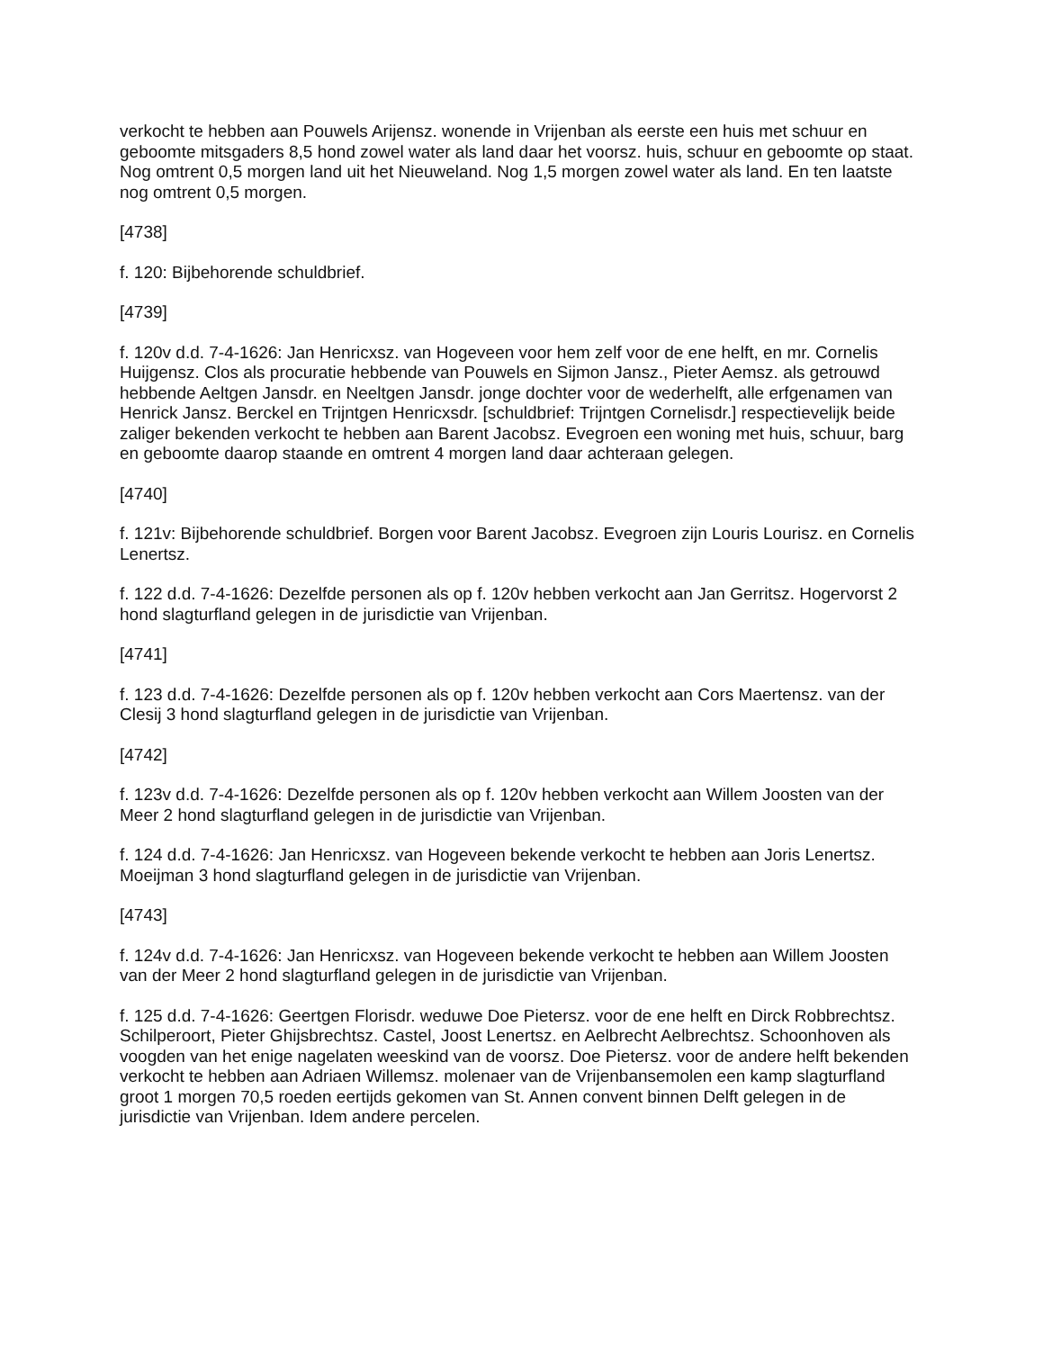verkocht te hebben aan Pouwels Arijensz. wonende in Vrijenban als eerste een huis met schuur en geboomte mitsgaders 8,5 hond zowel water als land daar het voorsz. huis, schuur en geboomte op staat. Nog omtrent 0,5 morgen land uit het Nieuweland. Nog 1,5 morgen zowel water als land. En ten laatste nog omtrent 0,5 morgen.
[4738]
f. 120: Bijbehorende schuldbrief.
[4739]
f. 120v d.d. 7-4-1626: Jan Henricxsz. van Hogeveen voor hem zelf voor de ene helft, en mr. Cornelis Huijgensz. Clos als procuratie hebbende van Pouwels en Sijmon Jansz., Pieter Aemsz. als getrouwd hebbende Aeltgen Jansdr. en Neeltgen Jansdr. jonge dochter voor de wederhelft, alle erfgenamen van Henrick Jansz. Berckel en Trijntgen Henricxsdr. [schuldbrief: Trijntgen Cornelisdr.] respectievelijk beide zaliger bekenden verkocht te hebben aan Barent Jacobsz. Evegroen een woning met huis, schuur, barg en geboomte daarop staande en omtrent 4 morgen land daar achteraan gelegen.
[4740]
f. 121v: Bijbehorende schuldbrief. Borgen voor Barent Jacobsz. Evegroen zijn Louris Lourisz. en Cornelis Lenertsz.
f. 122 d.d. 7-4-1626: Dezelfde personen als op f. 120v hebben verkocht aan Jan Gerritsz. Hogervorst 2 hond slagturfland gelegen in de jurisdictie van Vrijenban.
[4741]
f. 123 d.d. 7-4-1626: Dezelfde personen als op f. 120v hebben verkocht aan Cors Maertensz. van der Clesij 3 hond slagturfland gelegen in de jurisdictie van Vrijenban.
[4742]
f. 123v d.d. 7-4-1626: Dezelfde personen als op f. 120v hebben verkocht aan Willem Joosten van der Meer 2 hond slagturfland gelegen in de jurisdictie van Vrijenban.
f. 124 d.d. 7-4-1626: Jan Henricxsz. van Hogeveen bekende verkocht te hebben aan Joris Lenertsz. Moeijman 3 hond slagturfland gelegen in de jurisdictie van Vrijenban.
[4743]
f. 124v d.d. 7-4-1626: Jan Henricxsz. van Hogeveen bekende verkocht te hebben aan Willem Joosten van der Meer 2 hond slagturfland gelegen in de jurisdictie van Vrijenban.
f. 125 d.d. 7-4-1626: Geertgen Florisdr. weduwe Doe Pietersz. voor de ene helft en Dirck Robbrechtsz. Schilperoort, Pieter Ghijsbrechtsz. Castel, Joost Lenertsz. en Aelbrecht Aelbrechtsz. Schoonhoven als voogden van het enige nagelaten weeskind van de voorsz. Doe Pietersz. voor de andere helft bekenden verkocht te hebben aan Adriaen Willemsz. molenaer van de Vrijenbansemolen een kamp slagturfland groot 1 morgen 70,5 roeden eertijds gekomen van St. Annen convent binnen Delft gelegen in de jurisdictie van Vrijenban. Idem andere percelen.